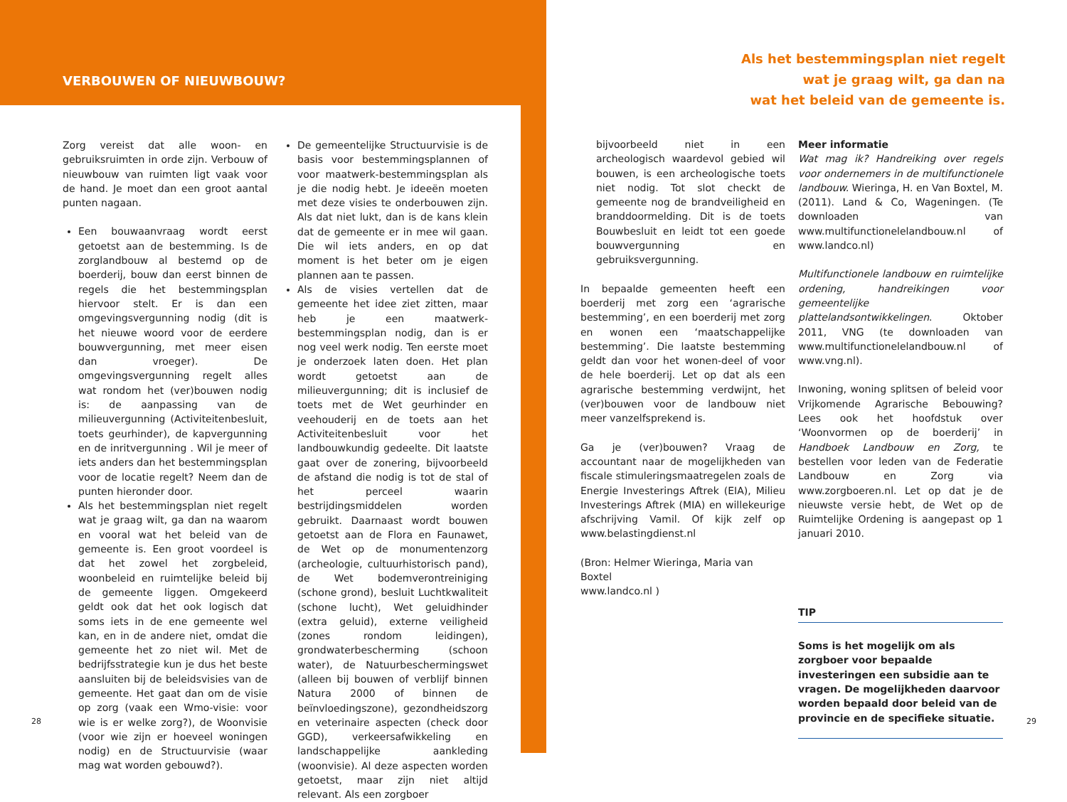VERBOUWEN OF NIEUWBOUW?
Zorg vereist dat alle woon- en gebruiksruimten in orde zijn. Verbouw of nieuwbouw van ruimten ligt vaak voor de hand. Je moet dan een groot aantal punten nagaan.
Een bouwaanvraag wordt eerst getoetst aan de bestemming. Is de zorglandbouw al bestemd op de boerderij, bouw dan eerst binnen de regels die het bestemmingsplan hiervoor stelt. Er is dan een omgevingsvergunning nodig (dit is het nieuwe woord voor de eerdere bouwvergunning, met meer eisen dan vroeger). De omgevingsvergunning regelt alles wat rondom het (ver)bouwen nodig is: de aanpassing van de milieuvergunning (Activiteitenbesluit, toets geurhinder), de kapvergunning en de inritvergunning . Wil je meer of iets anders dan het bestemmingsplan voor de locatie regelt? Neem dan de punten hieronder door.
Als het bestemmingsplan niet regelt wat je graag wilt, ga dan na waarom en vooral wat het beleid van de gemeente is. Een groot voordeel is dat het zowel het zorgbeleid, woonbeleid en ruimtelijke beleid bij de gemeente liggen. Omgekeerd geldt ook dat het ook logisch dat soms iets in de ene gemeente wel kan, en in de andere niet, omdat die gemeente het zo niet wil. Met de bedrijfsstrategie kun je dus het beste aansluiten bij de beleidsvisies van de gemeente. Het gaat dan om de visie op zorg (vaak een Wmo-visie: voor wie is er welke zorg?), de Woonvisie (voor wie zijn er hoeveel woningen nodig) en de Structuurvisie (waar mag wat worden gebouwd?).
De gemeentelijke Structuurvisie is de basis voor bestemmingsplannen of voor maatwerk-bestemmingsplan als je die nodig hebt. Je ideeën moeten met deze visies te onderbouwen zijn. Als dat niet lukt, dan is de kans klein dat de gemeente er in mee wil gaan. Die wil iets anders, en op dat moment is het beter om je eigen plannen aan te passen.
Als de visies vertellen dat de gemeente het idee ziet zitten, maar heb je een maatwerk-bestemmingsplan nodig, dan is er nog veel werk nodig. Ten eerste moet je onderzoek laten doen. Het plan wordt getoetst aan de milieuvergunning; dit is inclusief de toets met de Wet geurhinder en veehouderij en de toets aan het Activiteitenbesluit voor het landbouwkundig gedeelte. Dit laatste gaat over de zonering, bijvoorbeeld de afstand die nodig is tot de stal of het perceel waarin bestrijdingsmiddelen worden gebruikt. Daarnaast wordt bouwen getoetst aan de Flora en Faunawet, de Wet op de monumentenzorg (archeologie, cultuurhistorisch pand), de Wet bodemverontreiniging (schone grond), besluit Luchtkwaliteit (schone lucht), Wet geluidhinder (extra geluid), externe veiligheid (zones rondom leidingen), grondwaterbescherming (schoon water), de Natuurbeschermingswet (alleen bij bouwen of verblijf binnen Natura 2000 of binnen de beïnvloedingszone), gezondheidszorg en veterinaire aspecten (check door GGD), verkeersafwikkeling en landschappelijke aankleding (woonvisie). Al deze aspecten worden getoetst, maar zijn niet altijd relevant. Als een zorgboer
28
Als het bestemmingsplan niet regelt
wat je graag wilt, ga dan na
wat het beleid van de gemeente is.
bijvoorbeeld niet in een archeologisch waardevol gebied wil bouwen, is een archeologische toets niet nodig. Tot slot checkt de gemeente nog de brandveiligheid en branddoormelding. Dit is de toets Bouwbesluit en leidt tot een goede bouwvergunning en gebruiksvergunning.
In bepaalde gemeenten heeft een boerderij met zorg een ‘agrarische bestemming’, en een boerderij met zorg en wonen een ‘maatschappelijke bestemming’. Die laatste bestemming geldt dan voor het wonen-deel of voor de hele boerderij. Let op dat als een agrarische bestemming verdwijnt, het (ver)bouwen voor de landbouw niet meer vanzelfsprekend is.
Ga je (ver)bouwen? Vraag de accountant naar de mogelijkheden van fiscale stimuleringsmaatregelen zoals de Energie Investerings Aftrek (EIA), Milieu Investerings Aftrek (MIA) en willekeurige afschrijving Vamil. Of kijk zelf op www.belastingdienst.nl
(Bron: Helmer Wieringa, Maria van Boxtel
www.landco.nl )
Meer informatie
Wat mag ik? Handreiking over regels voor ondernemers in de multifunctionele landbouw. Wieringa, H. en Van Boxtel, M. (2011). Land & Co, Wageningen. (Te downloaden van www.multifunctionelelandbouw.nl of www.landco.nl)
Multifunctionele landbouw en ruimtelijke ordening, handreikingen voor gemeentelijke plattelandsontwikkelingen. Oktober 2011, VNG (te downloaden van www.multifunctionelelandbouw.nl of www.vng.nl).
Inwoning, woning splitsen of beleid voor Vrijkomende Agrarische Bebouwing? Lees ook het hoofdstuk over ‘Woonvormen op de boerderij’ in Handboek Landbouw en Zorg, te bestellen voor leden van de Federatie Landbouw en Zorg via www.zorgboeren.nl. Let op dat je de nieuwste versie hebt, de Wet op de Ruimtelijke Ordening is aangepast op 1 januari 2010.
TIP
Soms is het mogelijk om als zorgboer voor bepaalde investeringen een subsidie aan te vragen. De mogelijkheden daarvoor worden bepaald door beleid van de provincie en de specifieke situatie.
29